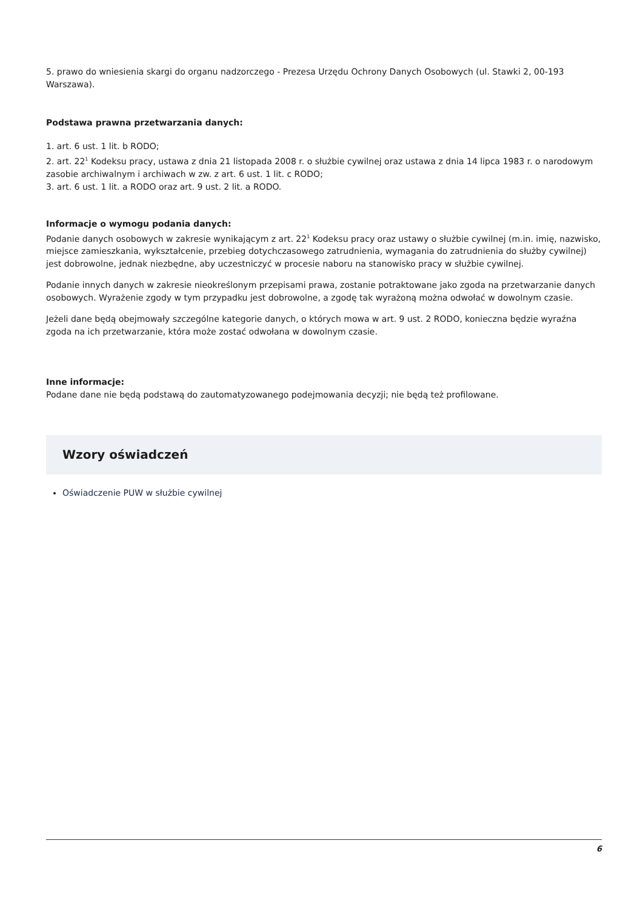5. prawo do wniesienia skargi do organu nadzorczego - Prezesa Urzędu Ochrony Danych Osobowych (ul. Stawki 2, 00-193 Warszawa).
Podstawa prawna przetwarzania danych:
1. art. 6 ust. 1 lit. b RODO;
2. art. 22<sup>1</sup> Kodeksu pracy, ustawa z dnia 21 listopada 2008 r. o służbie cywilnej oraz ustawa z dnia 14 lipca 1983 r. o narodowym zasobie archiwalnym i archiwach w zw. z art. 6 ust. 1 lit. c RODO;
3. art. 6 ust. 1 lit. a RODO oraz art. 9 ust. 2 lit. a RODO.
Informacje o wymogu podania danych:
Podanie danych osobowych w zakresie wynikającym z art. 22<sup>1</sup> Kodeksu pracy oraz ustawy o służbie cywilnej (m.in. imię, nazwisko, miejsce zamieszkania, wykształcenie, przebieg dotychczasowego zatrudnienia, wymagania do zatrudnienia do służby cywilnej) jest dobrowolne, jednak niezbędne, aby uczestniczyć w procesie naboru na stanowisko pracy w służbie cywilnej.
Podanie innych danych w zakresie nieokreślonym przepisami prawa, zostanie potraktowane jako zgoda na przetwarzanie danych osobowych. Wyrażenie zgody w tym przypadku jest dobrowolne, a zgodę tak wyrażoną można odwołać w dowolnym czasie.
Jeżeli dane będą obejmowały szczególne kategorie danych, o których mowa w art. 9 ust. 2 RODO, konieczna będzie wyraźna zgoda na ich przetwarzanie, która może zostać odwołana w dowolnym czasie.
Inne informacje:
Podane dane nie będą podstawą do zautomatyzowanego podejmowania decyzji; nie będą też profilowane.
Wzory oświadczeń
Oświadczenie PUW w służbie cywilnej
6